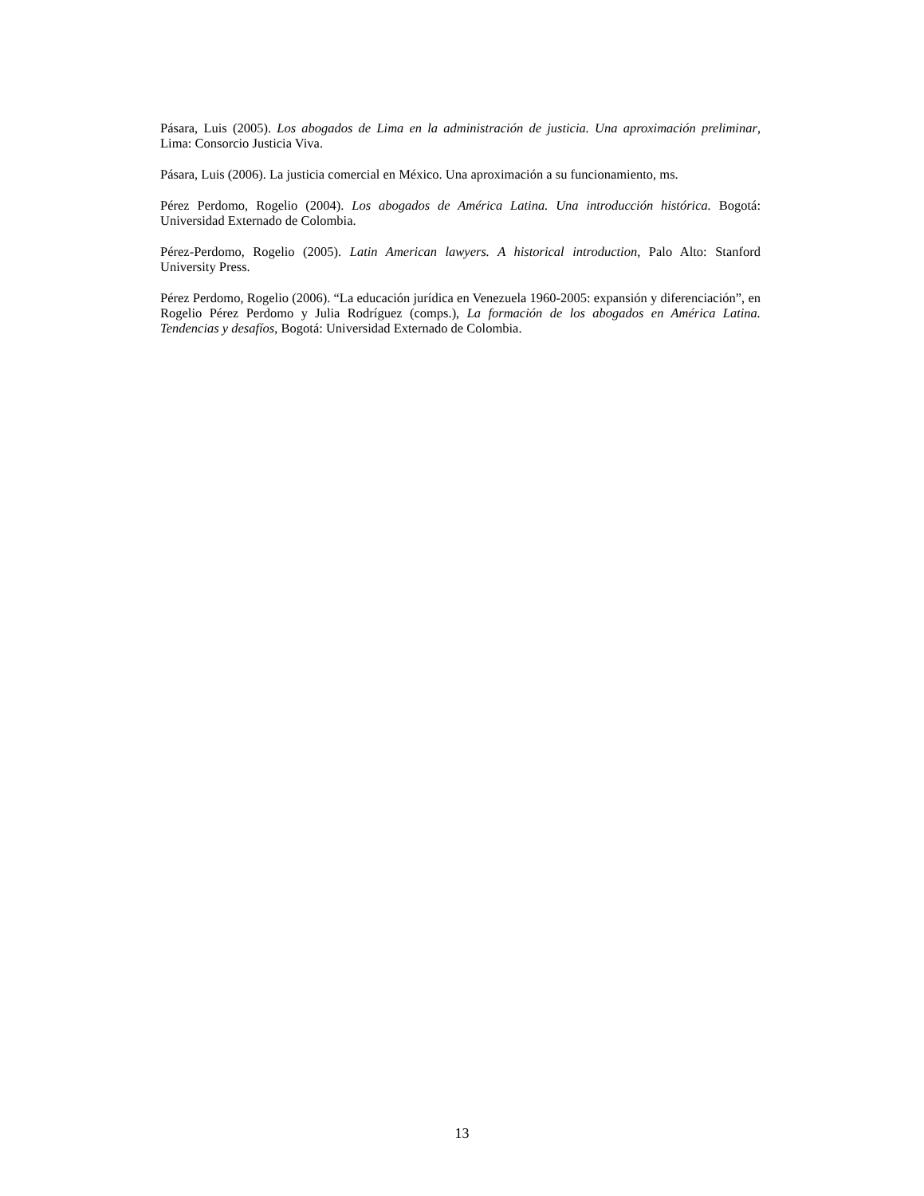Pásara, Luis (2005). Los abogados de Lima en la administración de justicia. Una aproximación preliminar, Lima: Consorcio Justicia Viva.
Pásara, Luis (2006). La justicia comercial en México. Una aproximación a su funcionamiento, ms.
Pérez Perdomo, Rogelio (2004). Los abogados de América Latina. Una introducción histórica. Bogotá: Universidad Externado de Colombia.
Pérez-Perdomo, Rogelio (2005). Latin American lawyers. A historical introduction, Palo Alto: Stanford University Press.
Pérez Perdomo, Rogelio (2006). “La educación jurídica en Venezuela 1960-2005: expansión y diferenciación”, en Rogelio Pérez Perdomo y Julia Rodríguez (comps.), La formación de los abogados en América Latina. Tendencias y desafíos, Bogotá: Universidad Externado de Colombia.
13